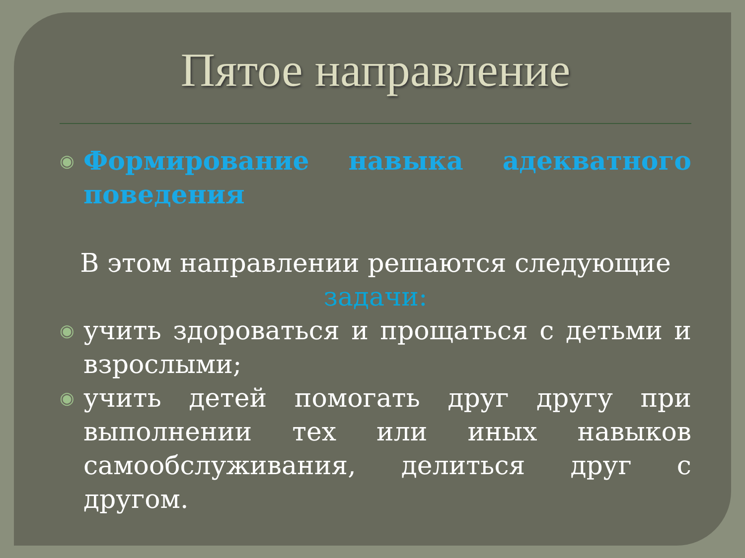Пятое направление
◉
Формирование навыка адекватного поведения
В этом направлении решаются следующие
задачи:
◉
учить здороваться и прощаться с детьми и взрослыми;
◉
учить детей помогать друг другу при выполнении тех или иных навыков самообслуживания, делиться друг с другом.